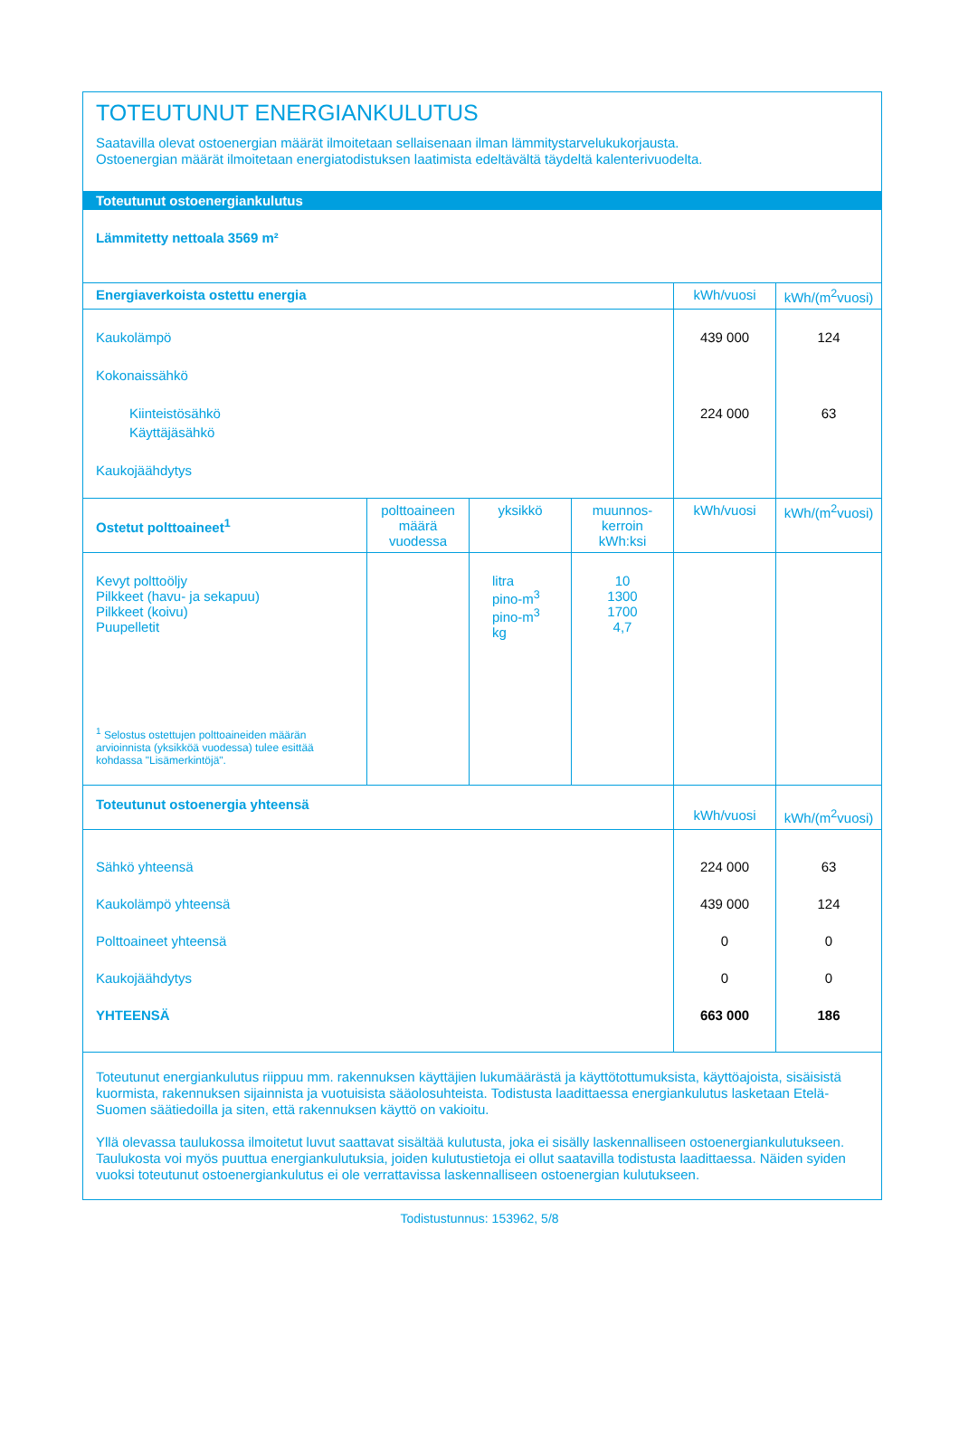TOTEUTUNUT ENERGIANKULUTUS
Saatavilla olevat ostoenergian määrät ilmoitetaan sellaisenaan ilman lämmitystarvelukukorjausta.
Ostoenergian määrät ilmoitetaan energiatodistuksen laatimista edeltävältä täydeltä kalenterivuodelta.
Toteutunut ostoenergiankulutus
Lämmitetty nettoala 3569 m²
| Energiaverkoista ostettu energia | | | | kWh/vuosi | kWh/(m<sup>2</sup>vuosi) |
| --- | --- | --- | --- | --- | --- |
| Kaukolämpö Kokonaissähkö Kiinteistösähkö Käyttäjäsähkö Kaukojäähdytys | | | | 439 000 224 000 | 124 63 |
| Ostetut polttoaineet<sup>1</sup> | polttoaineen määrä vuodessa | yksikkö | muunnos-kerroin kWh:ksi | kWh/vuosi | kWh/(m<sup>2</sup>vuosi) |
| Kevyt polttoöljy Pilkkeet (havu- ja sekapuu) Pilkkeet (koivu) Puupelletit <sup>1</sup> Selostus ostettujen polttoaineiden määrän arvioinnista (yksikköä vuodessa) tulee esittää kohdassa "Lisämerkintöjä". | | litra pino-m<sup>3</sup> pino-m<sup>3</sup> kg | 10 1300 1700 4,7 | | |
| Toteutunut ostoenergia yhteensä | | | | kWh/vuosi | kWh/(m<sup>2</sup>vuosi) |
| Sähkö yhteensä Kaukolämpö yhteensä Polttoaineet yhteensä Kaukojäähdytys YHTEENSÄ | | | | 224 000 439 000 0 0 663 000 | 63 124 0 0 186 |
Toteutunut energiankulutus riippuu mm. rakennuksen käyttäjien lukumäärästä ja käyttötottumuksista, käyttöajoista, sisäisistä kuormista, rakennuksen sijainnista ja vuotuisista sääolosuhteista. Todistusta laadittaessa energiankulutus lasketaan Etelä-Suomen säätiedoilla ja siten, että rakennuksen käyttö on vakioitu.
Yllä olevassa taulukossa ilmoitetut luvut saattavat sisältää kulutusta, joka ei sisälly laskennalliseen ostoenergiankulutukseen. Taulukosta voi myös puuttua energiankulutuksia, joiden kulutustietoja ei ollut saatavilla todistusta laadittaessa. Näiden syiden vuoksi toteutunut ostoenergiankulutus ei ole verrattavissa laskennalliseen ostoenergian kulutukseen.
Todistustunnus: 153962, 5/8